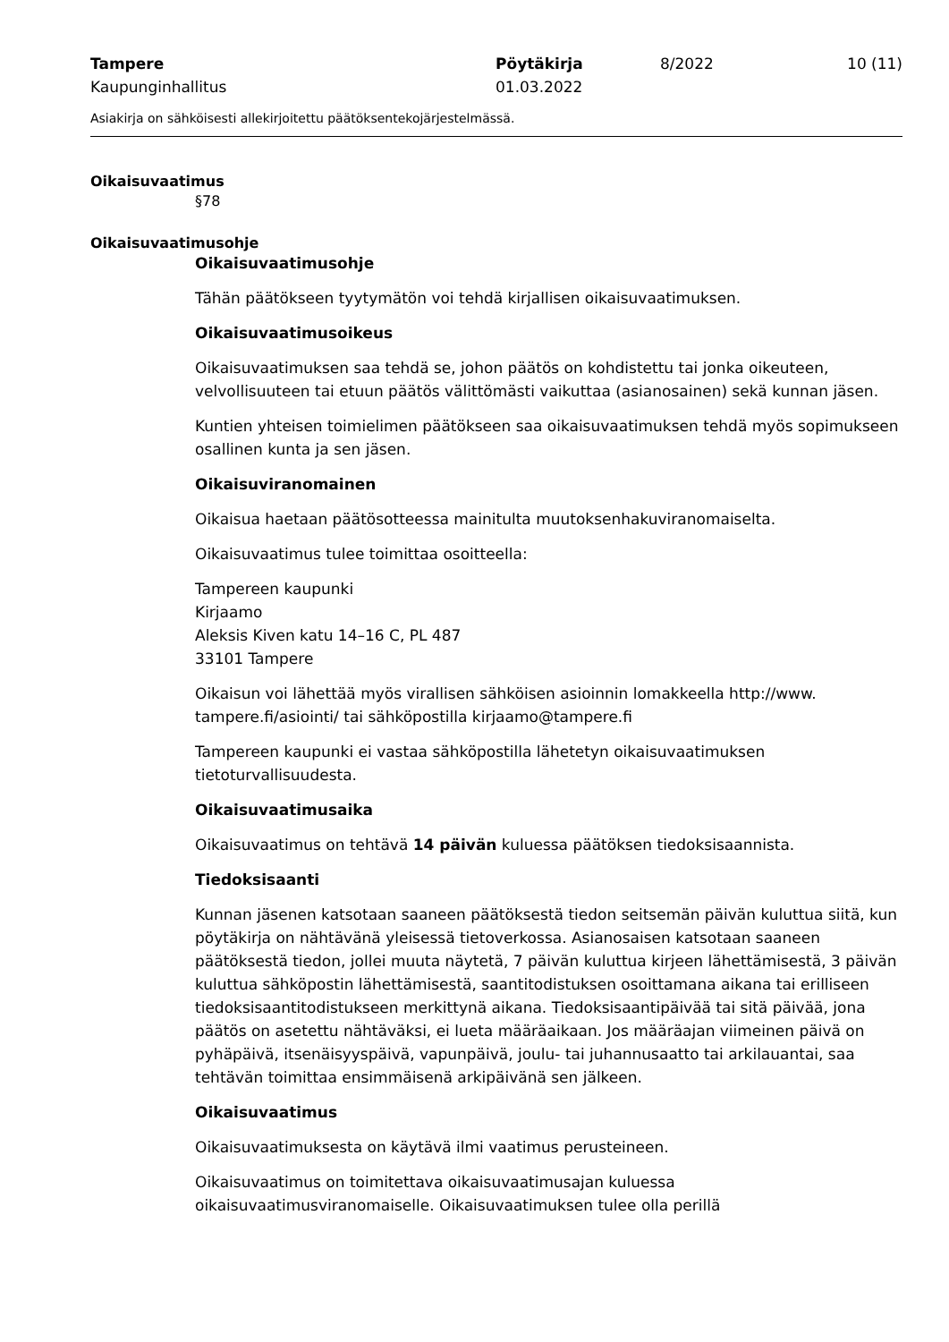Tampere
Kaupunginhallitus
Pöytäkirja
01.03.2022
8/2022 10 (11)
Asiakirja on sähköisesti allekirjoitettu päätöksentekojärjestelmässä.
Oikaisuvaatimus
§78
Oikaisuvaatimusohje
Oikaisuvaatimusohje
Tähän päätökseen tyytymätön voi tehdä kirjallisen oikaisuvaatimuksen.
Oikaisuvaatimusoikeus
Oikaisuvaatimuksen saa tehdä se, johon päätös on kohdistettu tai jonka oikeuteen, velvollisuuteen tai etuun päätös välittömästi vaikuttaa (asianosainen) sekä kunnan jäsen.
Kuntien yhteisen toimielimen päätökseen saa oikaisuvaatimuksen tehdä myös sopimukseen osallinen kunta ja sen jäsen.
Oikaisuviranomainen
Oikaisua haetaan päätösotteessa mainitulta muutoksenhakuviranomaiselta.
Oikaisuvaatimus tulee toimittaa osoitteella:
Tampereen kaupunki
Kirjaamo
Aleksis Kiven katu 14–16 C, PL 487
33101 Tampere
Oikaisun voi lähettää myös virallisen sähköisen asioinnin lomakkeella http://www. tampere.fi/asiointi/ tai sähköpostilla kirjaamo@tampere.fi
Tampereen kaupunki ei vastaa sähköpostilla lähetetyn oikaisuvaatimuksen tietoturvallisuudesta.
Oikaisuvaatimusaika
Oikaisuvaatimus on tehtävä 14 päivän kuluessa päätöksen tiedoksisaannista.
Tiedoksisaanti
Kunnan jäsenen katsotaan saaneen päätöksestä tiedon seitsemän päivän kuluttua siitä, kun pöytäkirja on nähtävänä yleisessä tietoverkossa. Asianosaisen katsotaan saaneen päätöksestä tiedon, jollei muuta näytetä, 7 päivän kuluttua kirjeen lähettämisestä, 3 päivän kuluttua sähköpostin lähettämisestä, saantitodistuksen osoittamana aikana tai erilliseen tiedoksisaantitodistukseen merkittynä aikana. Tiedoksisaantipäivää tai sitä päivää, jona päätös on asetettu nähtäväksi, ei lueta määräaikaan. Jos määräajan viimeinen päivä on pyhäpäivä, itsenäisyyspäivä, vapunpäivä, joulu- tai juhannusaatto tai arkilauantai, saa tehtävän toimittaa ensimmäisenä arkipäivänä sen jälkeen.
Oikaisuvaatimus
Oikaisuvaatimuksesta on käytävä ilmi vaatimus perusteineen.
Oikaisuvaatimus on toimitettava oikaisuvaatimusajan kuluessa oikaisuvaatimusviranomaiselle. Oikaisuvaatimuksen tulee olla perillä